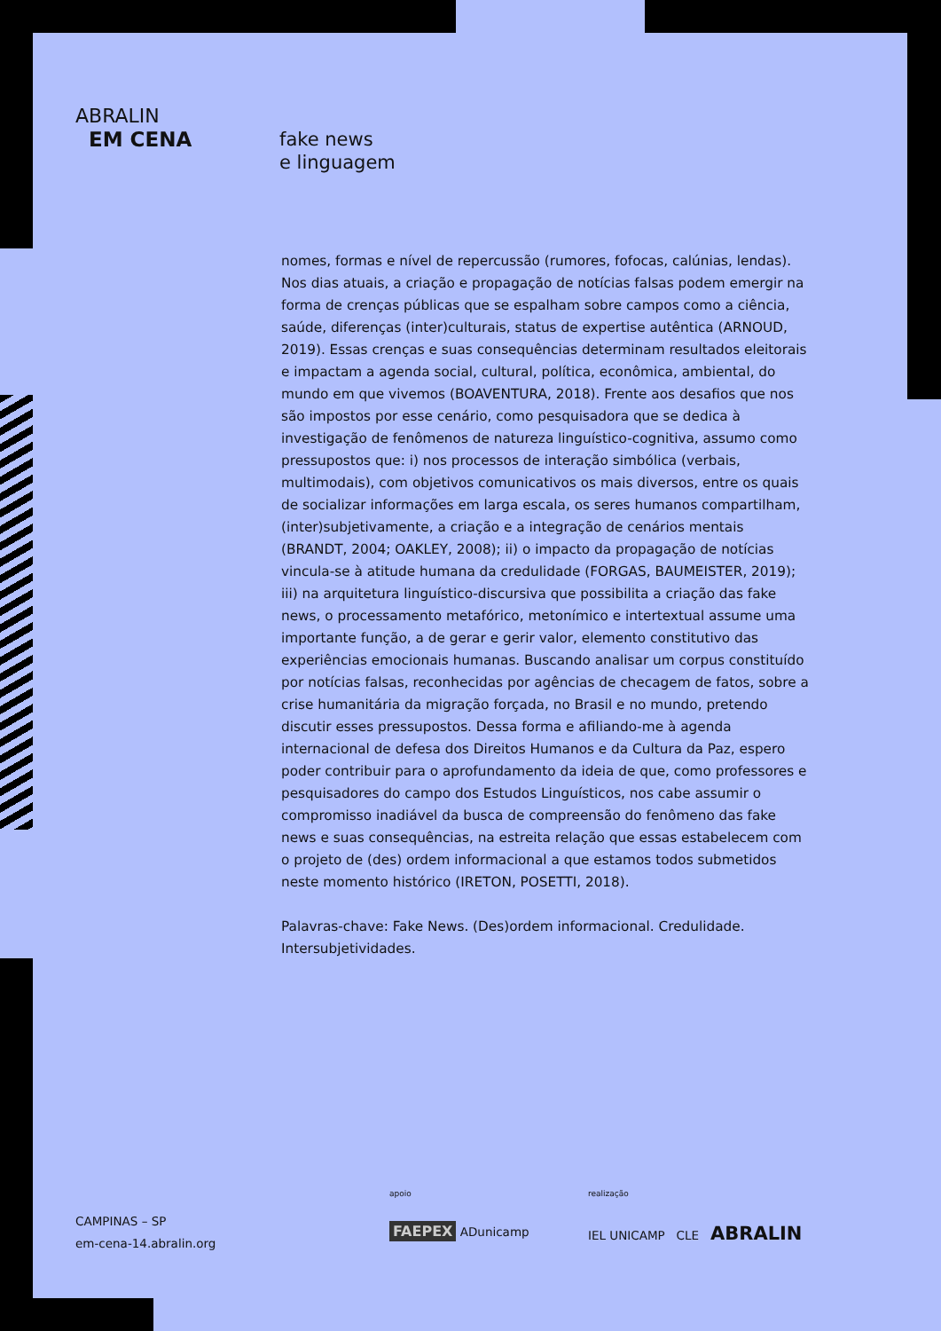ABRALIN
EM CENA
fake news
e linguagem
nomes, formas e nível de repercussão (rumores, fofocas, calúnias, lendas). Nos dias atuais, a criação e propagação de notícias falsas podem emergir na forma de crenças públicas que se espalham sobre campos como a ciência, saúde, diferenças (inter)culturais, status de expertise autêntica (ARNOUD, 2019). Essas crenças e suas consequências determinam resultados eleitorais e impactam a agenda social, cultural, política, econômica, ambiental, do mundo em que vivemos (BOAVENTURA, 2018). Frente aos desafios que nos são impostos por esse cenário, como pesquisadora que se dedica à investigação de fenômenos de natureza linguístico-cognitiva, assumo como pressupostos que: i) nos processos de interação simbólica (verbais, multimodais), com objetivos comunicativos os mais diversos, entre os quais de socializar informações em larga escala, os seres humanos compartilham, (inter)subjetivamente, a criação e a integração de cenários mentais (BRANDT, 2004; OAKLEY, 2008); ii) o impacto da propagação de notícias vincula-se à atitude humana da credulidade (FORGAS, BAUMEISTER, 2019); iii) na arquitetura linguístico-discursiva que possibilita a criação das fake news, o processamento metafórico, metonímico e intertextual assume uma importante função, a de gerar e gerir valor, elemento constitutivo das experiências emocionais humanas. Buscando analisar um corpus constituído por notícias falsas, reconhecidas por agências de checagem de fatos, sobre a crise humanitária da migração forçada, no Brasil e no mundo, pretendo discutir esses pressupostos. Dessa forma e afiliando-me à agenda internacional de defesa dos Direitos Humanos e da Cultura da Paz, espero poder contribuir para o aprofundamento da ideia de que, como professores e pesquisadores do campo dos Estudos Linguísticos, nos cabe assumir o compromisso inadiável da busca de compreensão do fenômeno das fake news e suas consequências, na estreita relação que essas estabelecem com o projeto de (des) ordem informacional a que estamos todos submetidos neste momento histórico (IRETON, POSETTI, 2018).
Palavras-chave: Fake News. (Des)ordem informacional. Credulidade. Intersubjetividades.
CAMPINAS – SP
em-cena-14.abralin.org
apoio
FAEPEX ADunicamp
realização
IEL UNICAMP CLE ABRALIN